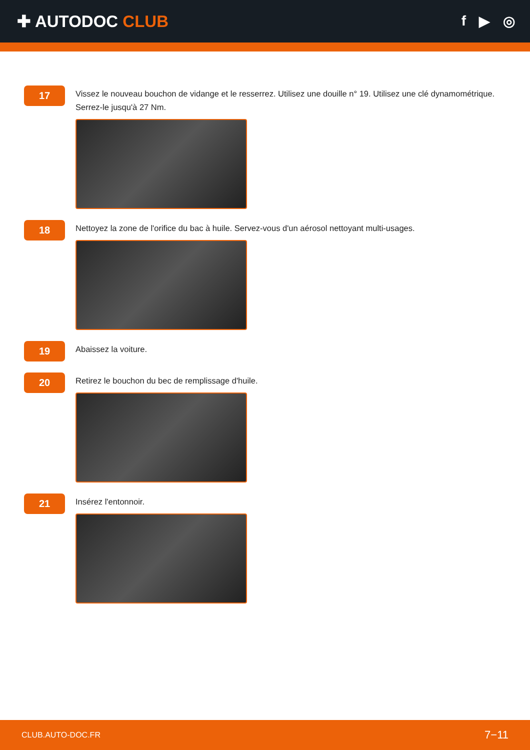✚ AUTODOC CLUB
f ▶ ◎
17
Vissez le nouveau bouchon de vidange et le resserrez. Utilisez une douille n° 19. Utilisez une clé dynamométrique. Serrez-le jusqu'à 27 Nm.
18
Nettoyez la zone de l'orifice du bac à huile. Servez-vous d'un aérosol nettoyant multi-usages.
19
Abaissez la voiture.
20
Retirez le bouchon du bec de remplissage d'huile.
21
Insérez l'entonnoir.
CLUB.AUTO-DOC.FR 7−11